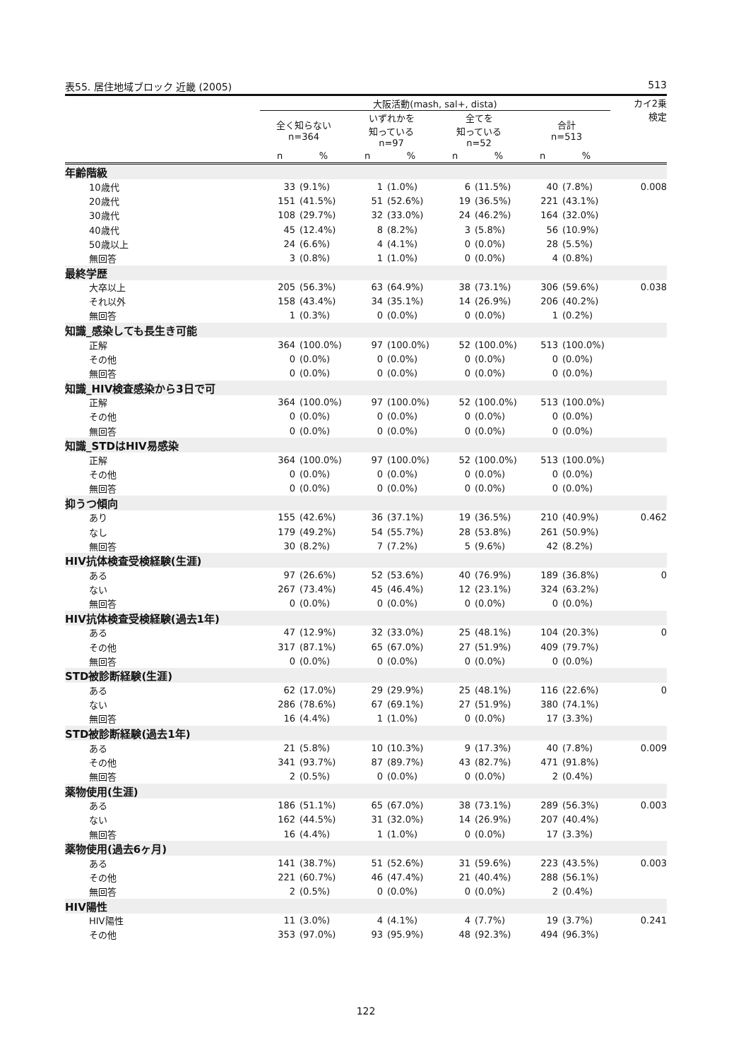表55. 居住地域ブロック 近畿 (2005) 513
| | 大阪活動(mash, sal+, dista) | | | | | | | | カイ2乗 検定 |
| --- | --- | --- | --- | --- | --- | --- | --- | --- | --- |
| | 全く知らない n=364 | | いずれかを 知っている n=97 | | 全てを 知っている n=52 | | 合計 n=513 | | |
| | n | % | n | % | n | % | n | % | |
| 年齢階級 | | | | | | | | | |
| 10歳代 | 33 | (9.1%) | 1 | (1.0%) | 6 | (11.5%) | 40 | (7.8%) | 0.008 |
| 20歳代 | 151 | (41.5%) | 51 | (52.6%) | 19 | (36.5%) | 221 | (43.1%) | |
| 30歳代 | 108 | (29.7%) | 32 | (33.0%) | 24 | (46.2%) | 164 | (32.0%) | |
| 40歳代 | 45 | (12.4%) | 8 | (8.2%) | 3 | (5.8%) | 56 | (10.9%) | |
| 50歳以上 | 24 | (6.6%) | 4 | (4.1%) | 0 | (0.0%) | 28 | (5.5%) | |
| 無回答 | 3 | (0.8%) | 1 | (1.0%) | 0 | (0.0%) | 4 | (0.8%) | |
| 最終学歴 | | | | | | | | | |
| 大卒以上 | 205 | (56.3%) | 63 | (64.9%) | 38 | (73.1%) | 306 | (59.6%) | 0.038 |
| それ以外 | 158 | (43.4%) | 34 | (35.1%) | 14 | (26.9%) | 206 | (40.2%) | |
| 無回答 | 1 | (0.3%) | 0 | (0.0%) | 0 | (0.0%) | 1 | (0.2%) | |
| 知識_感染しても長生き可能 | | | | | | | | | |
| 正解 | 364 | (100.0%) | 97 | (100.0%) | 52 | (100.0%) | 513 | (100.0%) | |
| その他 | 0 | (0.0%) | 0 | (0.0%) | 0 | (0.0%) | 0 | (0.0%) | |
| 無回答 | 0 | (0.0%) | 0 | (0.0%) | 0 | (0.0%) | 0 | (0.0%) | |
| 知識_HIV検査感染から3日で可 | | | | | | | | | |
| 正解 | 364 | (100.0%) | 97 | (100.0%) | 52 | (100.0%) | 513 | (100.0%) | |
| その他 | 0 | (0.0%) | 0 | (0.0%) | 0 | (0.0%) | 0 | (0.0%) | |
| 無回答 | 0 | (0.0%) | 0 | (0.0%) | 0 | (0.0%) | 0 | (0.0%) | |
| 知識_STDはHIV易感染 | | | | | | | | | |
| 正解 | 364 | (100.0%) | 97 | (100.0%) | 52 | (100.0%) | 513 | (100.0%) | |
| その他 | 0 | (0.0%) | 0 | (0.0%) | 0 | (0.0%) | 0 | (0.0%) | |
| 無回答 | 0 | (0.0%) | 0 | (0.0%) | 0 | (0.0%) | 0 | (0.0%) | |
| 抑うつ傾向 | | | | | | | | | |
| あり | 155 | (42.6%) | 36 | (37.1%) | 19 | (36.5%) | 210 | (40.9%) | 0.462 |
| なし | 179 | (49.2%) | 54 | (55.7%) | 28 | (53.8%) | 261 | (50.9%) | |
| 無回答 | 30 | (8.2%) | 7 | (7.2%) | 5 | (9.6%) | 42 | (8.2%) | |
| HIV抗体検査受検経験(生涯) | | | | | | | | | |
| ある | 97 | (26.6%) | 52 | (53.6%) | 40 | (76.9%) | 189 | (36.8%) | 0 |
| ない | 267 | (73.4%) | 45 | (46.4%) | 12 | (23.1%) | 324 | (63.2%) | |
| 無回答 | 0 | (0.0%) | 0 | (0.0%) | 0 | (0.0%) | 0 | (0.0%) | |
| HIV抗体検査受検経験(過去1年) | | | | | | | | | |
| ある | 47 | (12.9%) | 32 | (33.0%) | 25 | (48.1%) | 104 | (20.3%) | 0 |
| その他 | 317 | (87.1%) | 65 | (67.0%) | 27 | (51.9%) | 409 | (79.7%) | |
| 無回答 | 0 | (0.0%) | 0 | (0.0%) | 0 | (0.0%) | 0 | (0.0%) | |
| STD被診断経験(生涯) | | | | | | | | | |
| ある | 62 | (17.0%) | 29 | (29.9%) | 25 | (48.1%) | 116 | (22.6%) | 0 |
| ない | 286 | (78.6%) | 67 | (69.1%) | 27 | (51.9%) | 380 | (74.1%) | |
| 無回答 | 16 | (4.4%) | 1 | (1.0%) | 0 | (0.0%) | 17 | (3.3%) | |
| STD被診断経験(過去1年) | | | | | | | | | |
| ある | 21 | (5.8%) | 10 | (10.3%) | 9 | (17.3%) | 40 | (7.8%) | 0.009 |
| その他 | 341 | (93.7%) | 87 | (89.7%) | 43 | (82.7%) | 471 | (91.8%) | |
| 無回答 | 2 | (0.5%) | 0 | (0.0%) | 0 | (0.0%) | 2 | (0.4%) | |
| 薬物使用(生涯) | | | | | | | | | |
| ある | 186 | (51.1%) | 65 | (67.0%) | 38 | (73.1%) | 289 | (56.3%) | 0.003 |
| ない | 162 | (44.5%) | 31 | (32.0%) | 14 | (26.9%) | 207 | (40.4%) | |
| 無回答 | 16 | (4.4%) | 1 | (1.0%) | 0 | (0.0%) | 17 | (3.3%) | |
| 薬物使用(過去6ヶ月) | | | | | | | | | |
| ある | 141 | (38.7%) | 51 | (52.6%) | 31 | (59.6%) | 223 | (43.5%) | 0.003 |
| その他 | 221 | (60.7%) | 46 | (47.4%) | 21 | (40.4%) | 288 | (56.1%) | |
| 無回答 | 2 | (0.5%) | 0 | (0.0%) | 0 | (0.0%) | 2 | (0.4%) | |
| HIV陽性 | | | | | | | | | |
| HIV陽性 | 11 | (3.0%) | 4 | (4.1%) | 4 | (7.7%) | 19 | (3.7%) | 0.241 |
| その他 | 353 | (97.0%) | 93 | (95.9%) | 48 | (92.3%) | 494 | (96.3%) | |
122